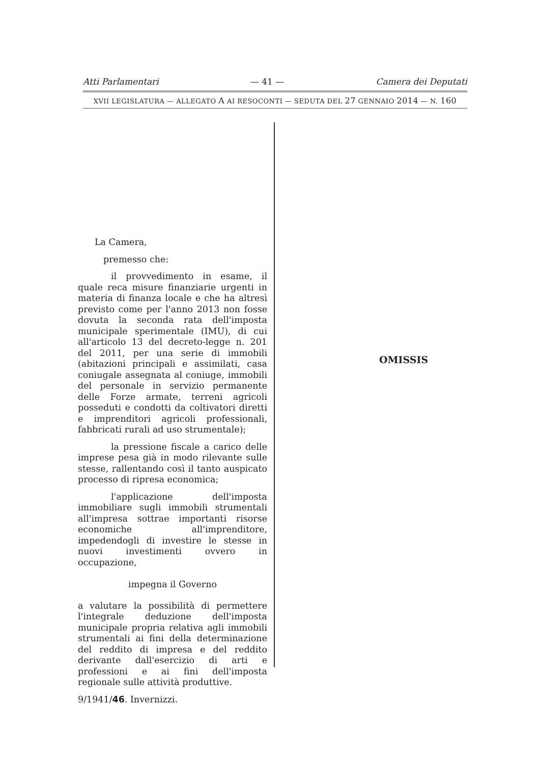Atti Parlamentari — 41 — Camera dei Deputati
XVII LEGISLATURA — ALLEGATO A AI RESOCONTI — SEDUTA DEL 27 GENNAIO 2014 — N. 160
La Camera,
premesso che:
il provvedimento in esame, il quale reca misure finanziarie urgenti in materia di finanza locale e che ha altresì previsto come per l'anno 2013 non fosse dovuta la seconda rata dell'imposta municipale sperimentale (IMU), di cui all'articolo 13 del decreto-legge n. 201 del 2011, per una serie di immobili (abitazioni principali e assimilati, casa coniugale assegnata al coniuge, immobili del personale in servizio permanente delle Forze armate, terreni agricoli posseduti e condotti da coltivatori diretti e imprenditori agricoli professionali, fabbricati rurali ad uso strumentale);
la pressione fiscale a carico delle imprese pesa già in modo rilevante sulle stesse, rallentando così il tanto auspicato processo di ripresa economica;
l'applicazione dell'imposta immobiliare sugli immobili strumentali all'impresa sottrae importanti risorse economiche all'imprenditore, impedendogli di investire le stesse in nuovi investimenti ovvero in occupazione,
impegna il Governo
a valutare la possibilità di permettere l'integrale deduzione dell'imposta municipale propria relativa agli immobili strumentali ai fini della determinazione del reddito di impresa e del reddito derivante dall'esercizio di arti e professioni e ai fini dell'imposta regionale sulle attività produttive.
9/1941/46. Invernizzi.
OMISSIS